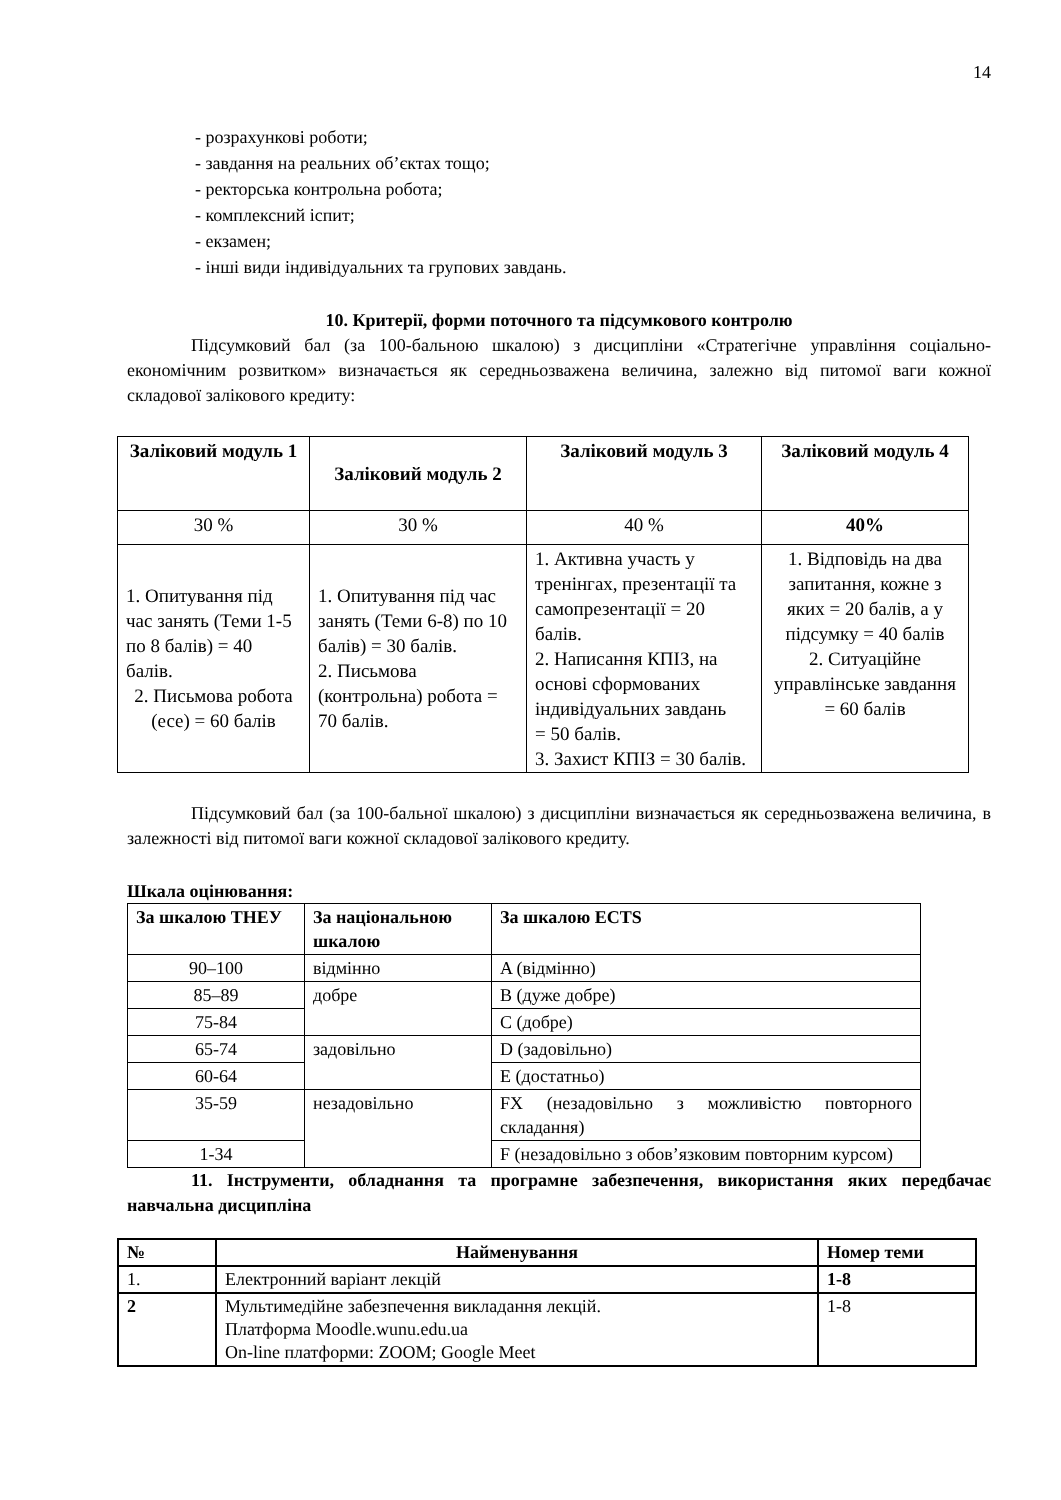14
- розрахункові роботи;
- завдання на реальних об’єктах тощо;
- ректорська контрольна робота;
- комплексний іспит;
- екзамен;
- інші види індивідуальних та групових завдань.
10. Критерії, форми поточного та підсумкового контролю
Підсумковий бал (за 100-бальною шкалою) з дисципліни «Стратегічне управління соціально-економічним розвитком» визначається як середньозважена величина, залежно від питомої ваги кожної складової залікового кредиту:
| Заліковий модуль 1 | Заліковий модуль 2 | Заліковий модуль 3 | Заліковий модуль 4 |
| --- | --- | --- | --- |
| 30 % | 30 % | 40 % | 40% |
| 1. Опитування під час занять (Теми 1-5 по 8 балів) = 40 балів. 2. Письмова робота (есе) = 60 балів | 1. Опитування під час занять (Теми 6-8) по 10 балів) = 30 балів. 2. Письмова (контрольна) робота = 70 балів. | 1. Активна участь у тренінгах, презентації та самопрезентації = 20 балів. 2. Написання КПІЗ, на основі сформованих індивідуальних завдань = 50 балів. 3. Захист КПІЗ = 30 балів. | 1. Відповідь на два запитання, кожне з яких = 20 балів, а у підсумку = 40 балів 2. Ситуаційне управлінське завдання = 60 балів |
Підсумковий бал (за 100-бальної шкалою) з дисципліни визначається як середньозважена величина, в залежності від питомої ваги кожної складової залікового кредиту.
Шкала оцінювання:
| За шкалою ТНЕУ | За національною шкалою | За шкалою ECTS |
| --- | --- | --- |
| 90–100 | відмінно | A (відмінно) |
| 85–89 | добре | B (дуже добре) |
| 75-84 | | C (добре) |
| 65-74 | задовільно | D (задовільно) |
| 60-64 | | E (достатньо) |
| 35-59 | незадовільно | FX (незадовільно з можливістю повторного складання) |
| 1-34 | | F (незадовільно з обов’язковим повторним курсом) |
11. Інструменти, обладнання та програмне забезпечення, використання яких передбачає навчальна дисципліна
| № | Найменування | Номер теми |
| --- | --- | --- |
| 1. | Електронний варіант лекцій | 1-8 |
| 2 | Мультимедійне забезпечення викладання лекцій. Платформа Moodle.wunu.edu.ua On-line платформи: ZOOM; Google Meet | 1-8 |